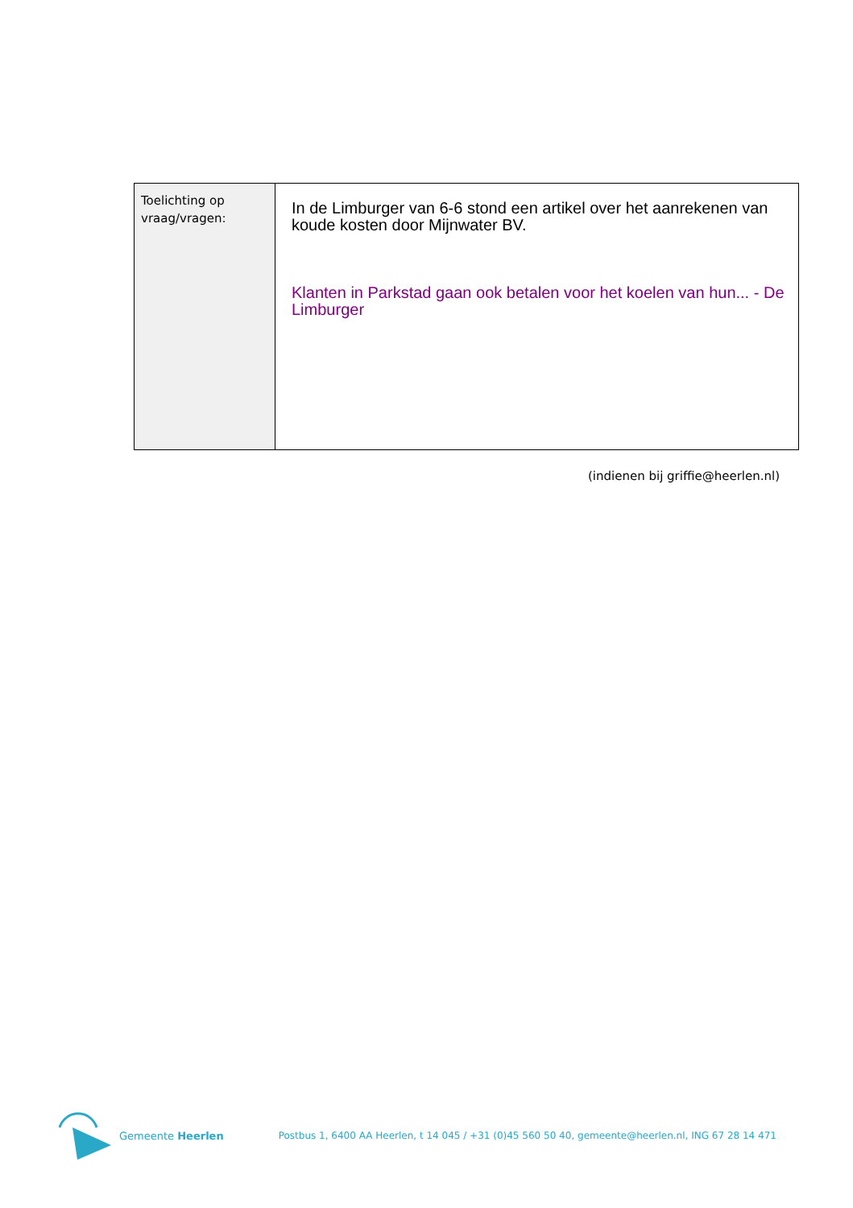| Toelichting op vraag/vragen: | In de Limburger van 6-6 stond een artikel over het aanrekenen van koude kosten door Mijnwater BV. Klanten in Parkstad gaan ook betalen voor het koelen van hun... - De Limburger |
(indienen bij griffie@heerlen.nl)
Gemeente Heerlen Postbus 1, 6400 AA Heerlen, t 14 045 / +31 (0)45 560 50 40, gemeente@heerlen.nl, ING 67 28 14 471